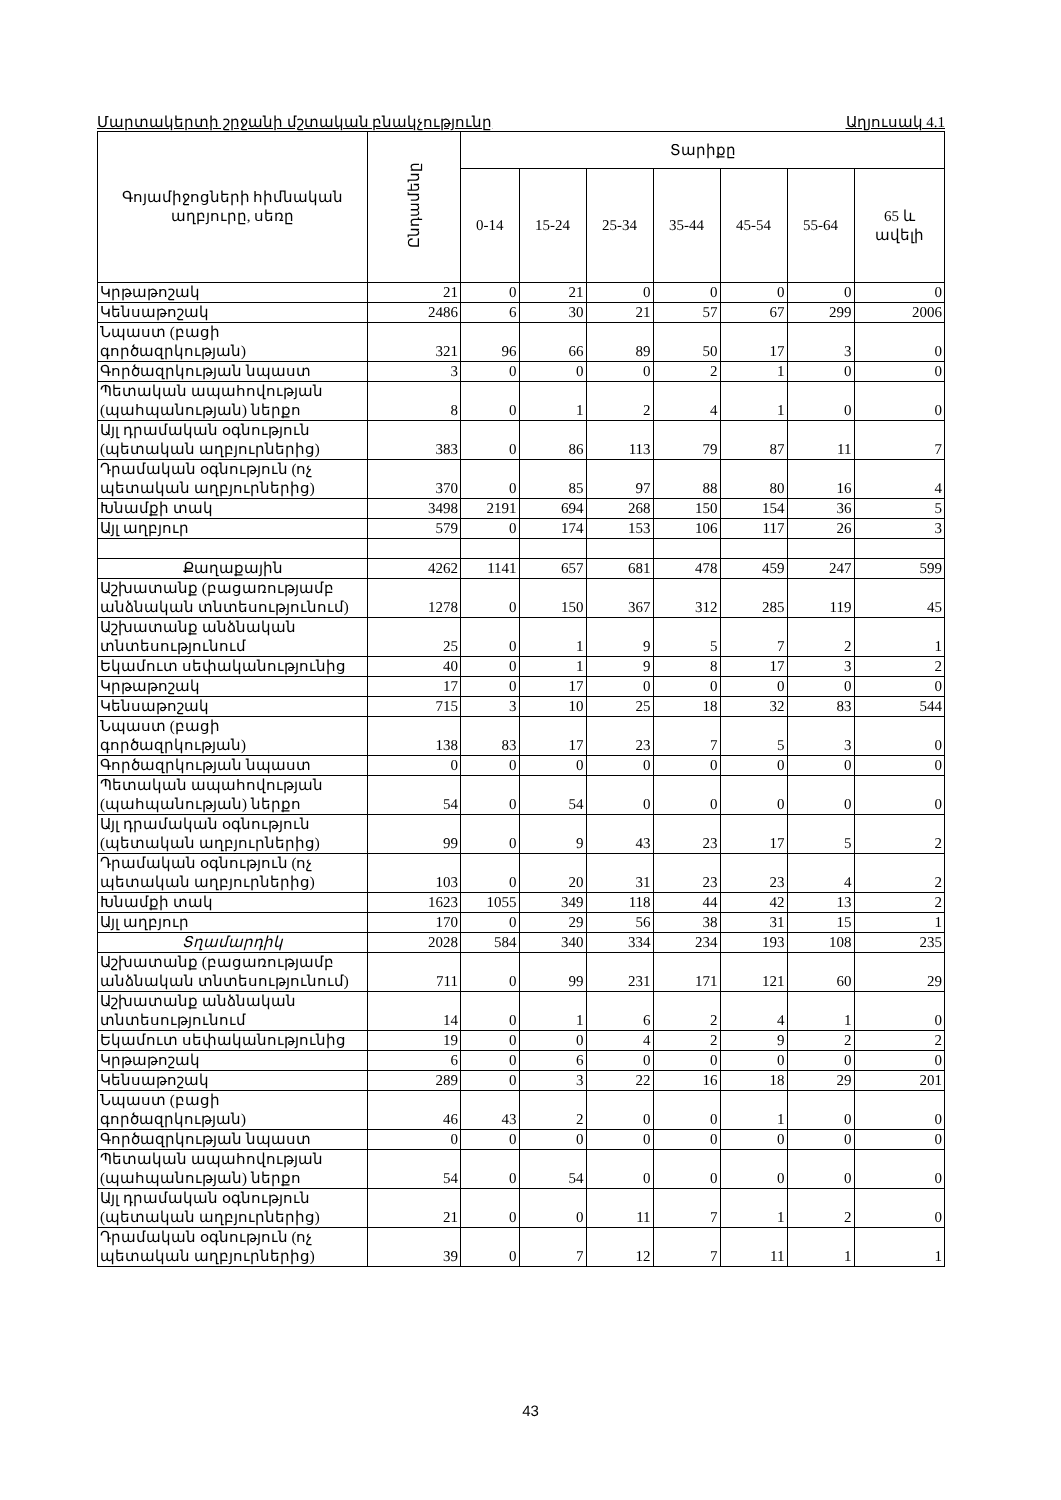Մարտակերտի շրջանի մշտական բնակչությունը Աղյուսակ 4.1
| Գոյամիջոցների հիմնական աղբյուրը, սեռը | Ընդամենը | Տարիքը | | | | | | |
| --- | --- | --- | --- | --- | --- | --- | --- | --- |
| | | 0-14 | 15-24 | 25-34 | 35-44 | 45-54 | 55-64 | 65 և ավելի |
| Կրթաթոշակ | 21 | 0 | 21 | 0 | 0 | 0 | 0 | 0 |
| Կենսաթոշակ | 2486 | 6 | 30 | 21 | 57 | 67 | 299 | 2006 |
| Նպաստ (բացի գործազրկության) | 321 | 96 | 66 | 89 | 50 | 17 | 3 | 0 |
| Գործազրկության նպաստ | 3 | 0 | 0 | 0 | 2 | 1 | 0 | 0 |
| Պետական ապահովության (պահպանության) ներքո | 8 | 0 | 1 | 2 | 4 | 1 | 0 | 0 |
| Այլ դրամական օգնություն (պետական աղբյուրներից) | 383 | 0 | 86 | 113 | 79 | 87 | 11 | 7 |
| Դրամական օգնություն (ոչ պետական աղբյուրներից) | 370 | 0 | 85 | 97 | 88 | 80 | 16 | 4 |
| Խնամքի տակ | 3498 | 2191 | 694 | 268 | 150 | 154 | 36 | 5 |
| Այլ աղբյուր | 579 | 0 | 174 | 153 | 106 | 117 | 26 | 3 |
| Քաղաքային | 4262 | 1141 | 657 | 681 | 478 | 459 | 247 | 599 |
| Աշխատանք (բացառությամբ անձնական տնտեսությունում) | 1278 | 0 | 150 | 367 | 312 | 285 | 119 | 45 |
| Աշխատանք անձնական տնտեսությունում | 25 | 0 | 1 | 9 | 5 | 7 | 2 | 1 |
| Եկամուտ սեփականությունից | 40 | 0 | 1 | 9 | 8 | 17 | 3 | 2 |
| Կրթաթոշակ | 17 | 0 | 17 | 0 | 0 | 0 | 0 | 0 |
| Կենսաթոշակ | 715 | 3 | 10 | 25 | 18 | 32 | 83 | 544 |
| Նպաստ (բացի գործազրկության) | 138 | 83 | 17 | 23 | 7 | 5 | 3 | 0 |
| Գործազրկության նպաստ | 0 | 0 | 0 | 0 | 0 | 0 | 0 | 0 |
| Պետական ապահովության (պահպանության) ներքո | 54 | 0 | 54 | 0 | 0 | 0 | 0 | 0 |
| Այլ դրամական օգնություն (պետական աղբյուրներից) | 99 | 0 | 9 | 43 | 23 | 17 | 5 | 2 |
| Դրամական օգնություն (ոչ պետական աղբյուրներից) | 103 | 0 | 20 | 31 | 23 | 23 | 4 | 2 |
| Խնամքի տակ | 1623 | 1055 | 349 | 118 | 44 | 42 | 13 | 2 |
| Այլ աղբյուր | 170 | 0 | 29 | 56 | 38 | 31 | 15 | 1 |
| Տղամարդիկ | 2028 | 584 | 340 | 334 | 234 | 193 | 108 | 235 |
| Աշխատանք (բացառությամբ անձնական տնտեսությունում) | 711 | 0 | 99 | 231 | 171 | 121 | 60 | 29 |
| Աշխատանք անձնական տնտեսությունում | 14 | 0 | 1 | 6 | 2 | 4 | 1 | 0 |
| Եկամուտ սեփականությունից | 19 | 0 | 0 | 4 | 2 | 9 | 2 | 2 |
| Կրթաթոշակ | 6 | 0 | 6 | 0 | 0 | 0 | 0 | 0 |
| Կենսաթոշակ | 289 | 0 | 3 | 22 | 16 | 18 | 29 | 201 |
| Նպաստ (բացի գործազրկության) | 46 | 43 | 2 | 0 | 0 | 1 | 0 | 0 |
| Գործազրկության նպաստ | 0 | 0 | 0 | 0 | 0 | 0 | 0 | 0 |
| Պետական ապահովության (պահպանության) ներքո | 54 | 0 | 54 | 0 | 0 | 0 | 0 | 0 |
| Այլ դրամական օգնություն (պետական աղբյուրներից) | 21 | 0 | 0 | 11 | 7 | 1 | 2 | 0 |
| Դրամական օգնություն (ոչ պետական աղբյուրներից) | 39 | 0 | 7 | 12 | 7 | 11 | 1 | 1 |
43